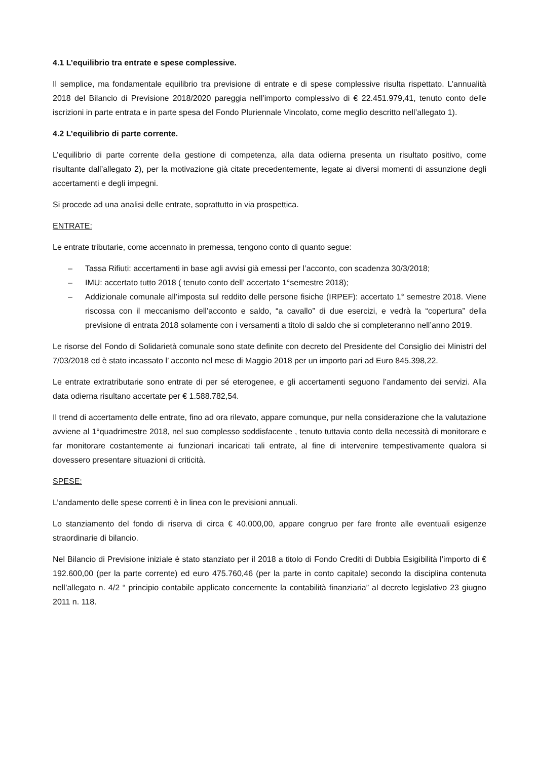4.1 L’equilibrio tra entrate e spese complessive.
Il semplice, ma fondamentale equilibrio tra previsione di entrate e di spese complessive risulta rispettato. L’annualità 2018 del Bilancio di Previsione 2018/2020 pareggia nell’importo complessivo di € 22.451.979,41, tenuto conto delle iscrizioni in parte entrata e in parte spesa del Fondo Pluriennale Vincolato, come meglio descritto nell’allegato 1).
4.2 L’equilibrio di parte corrente.
L’equilibrio di parte corrente della gestione di competenza, alla data odierna presenta un risultato positivo, come risultante dall’allegato 2), per la motivazione già citate precedentemente, legate ai diversi momenti di assunzione degli accertamenti e degli impegni.
Si procede ad una analisi delle entrate, soprattutto in via prospettica.
ENTRATE:
Le entrate tributarie, come accennato in premessa, tengono conto di quanto segue:
– Tassa Rifiuti: accertamenti in base agli avvisi già emessi per l’acconto, con scadenza 30/3/2018;
– IMU: accertato tutto 2018 ( tenuto conto dell’ accertato 1°semestre 2018);
– Addizionale comunale all’imposta sul reddito delle persone fisiche (IRPEF): accertato 1° semestre 2018. Viene riscossa con il meccanismo dell’acconto e saldo, “a cavallo” di due esercizi, e vedrà la “copertura” della previsione di entrata 2018 solamente con i versamenti a titolo di saldo che si completeranno nell’anno 2019.
Le risorse del Fondo di Solidarietà comunale sono state definite con decreto del Presidente del Consiglio dei Ministri del 7/03/2018 ed è stato incassato l’ acconto nel mese di Maggio 2018 per un importo pari ad Euro 845.398,22.
Le entrate extratributarie sono entrate di per sé eterogenee, e gli accertamenti seguono l’andamento dei servizi. Alla data odierna risultano accertate per € 1.588.782,54.
Il trend di accertamento delle entrate, fino ad ora rilevato, appare comunque, pur nella considerazione che la valutazione avviene al 1°quadrimestre 2018, nel suo complesso soddisfacente , tenuto tuttavia conto della necessità di monitorare e far monitorare costantemente ai funzionari incaricati tali entrate, al fine di intervenire tempestivamente qualora si dovessero presentare situazioni di criticità.
SPESE:
L’andamento delle spese correnti è in linea con le previsioni annuali.
Lo stanziamento del fondo di riserva di circa € 40.000,00, appare congruo per fare fronte alle eventuali esigenze straordinarie di bilancio.
Nel Bilancio di Previsione iniziale è stato stanziato per il 2018 a titolo di Fondo Crediti di Dubbia Esigibilità l’importo di € 192.600,00 (per la parte corrente) ed euro 475.760,46 (per la parte in conto capitale) secondo la disciplina contenuta nell’allegato n. 4/2 “ principio contabile applicato concernente la contabilità finanziaria” al decreto legislativo 23 giugno 2011 n. 118.